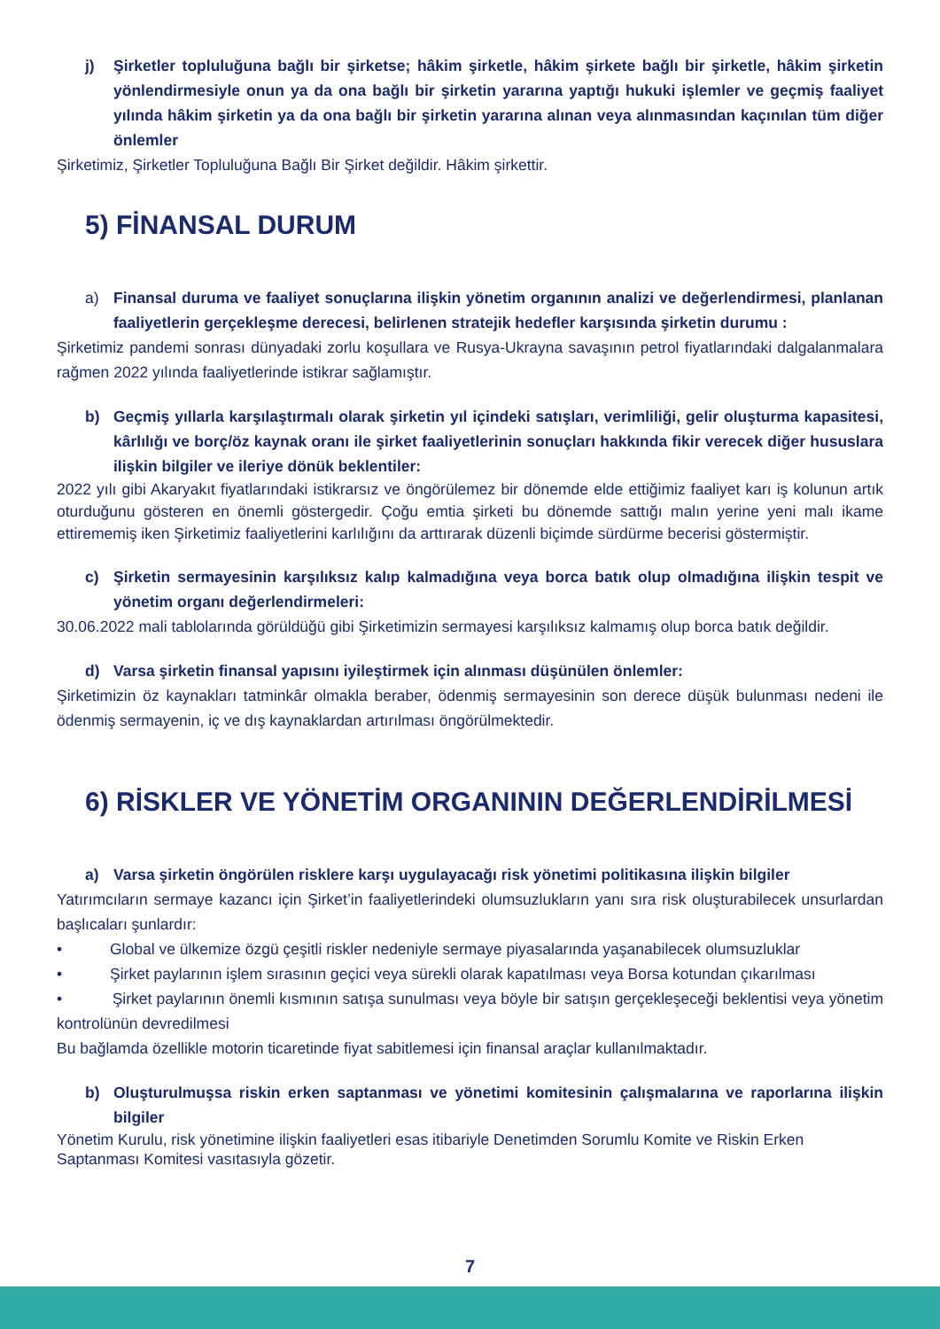j) Şirketler topluluğuna bağlı bir şirketse; hâkim şirketle, hâkim şirkete bağlı bir şirketle, hâkim şirketin yönlendirmesiyle onun ya da ona bağlı bir şirketin yararına yaptığı hukuki işlemler ve geçmiş faaliyet yılında hâkim şirketin ya da ona bağlı bir şirketin yararına alınan veya alınmasından kaçınılan tüm diğer önlemler
Şirketimiz, Şirketler Topluluğuna Bağlı Bir Şirket değildir. Hâkim şirkettir.
5) FİNANSAL DURUM
a) Finansal duruma ve faaliyet sonuçlarına ilişkin yönetim organının analizi ve değerlendirmesi, planlanan faaliyetlerin gerçekleşme derecesi, belirlenen stratejik hedefler karşısında şirketin durumu :
Şirketimiz pandemi sonrası dünyadaki zorlu koşullara ve Rusya-Ukrayna savaşının petrol fiyatlarındaki dalgalanmalara rağmen 2022 yılında faaliyetlerinde istikrar sağlamıştır.
b) Geçmiş yıllarla karşılaştırmalı olarak şirketin yıl içindeki satışları, verimliliği, gelir oluşturma kapasitesi, kârlılığı ve borç/öz kaynak oranı ile şirket faaliyetlerinin sonuçları hakkında fikir verecek diğer hususlara ilişkin bilgiler ve ileriye dönük beklentiler:
2022 yılı gibi Akaryakıt fiyatlarındaki istikrarsız ve öngörülemez bir dönemde elde ettiğimiz faaliyet karı iş kolunun artık oturduğunu gösteren en önemli göstergedir. Çoğu emtia şirketi bu dönemde sattığı malın yerine yeni malı ikame ettirememiş iken Şirketimiz faaliyetlerini karlılığını da arttırarak düzenli biçimde sürdürme becerisi göstermiştir.
c) Şirketin sermayesinin karşılıksız kalıp kalmadığına veya borca batık olup olmadığına ilişkin tespit ve yönetim organı değerlendirmeleri:
30.06.2022 mali tablolarında görüldüğü gibi Şirketimizin sermayesi karşılıksız kalmamış olup borca batık değildir.
d) Varsa şirketin finansal yapısını iyileştirmek için alınması düşünülen önlemler:
Şirketimizin öz kaynakları tatminkâr olmakla beraber, ödenmiş sermayesinin son derece düşük bulunması nedeni ile ödenmiş sermayenin, iç ve dış kaynaklardan artırılması öngörülmektedir.
6) RİSKLER VE YÖNETİM ORGANININ DEĞERLENDİRİLMESİ
a) Varsa şirketin öngörülen risklere karşı uygulayacağı risk yönetimi politikasına ilişkin bilgiler
Yatırımcıların sermaye kazancı için Şirket’in faaliyetlerindeki olumsuzlukların yanı sıra risk oluşturabilecek unsurlardan başlıcaları şunlardır:
• Global ve ülkemize özgü çeşitli riskler nedeniyle sermaye piyasalarında yaşanabilecek olumsuzluklar
• Şirket paylarının işlem sırasının geçici veya sürekli olarak kapatılması veya Borsa kotundan çıkarılması
• Şirket paylarının önemli kısmının satışa sunulması veya böyle bir satışın gerçekleşeceği beklentisi veya yönetim kontrolünün devredilmesi
Bu bağlamda özellikle motorin ticaretinde fiyat sabitlemesi için finansal araçlar kullanılmaktadır.
b) Oluşturulmuşsa riskin erken saptanması ve yönetimi komitesinin çalışmalarına ve raporlarına ilişkin bilgiler
Yönetim Kurulu, risk yönetimine ilişkin faaliyetleri esas itibariyle Denetimden Sorumlu Komite ve Riskin Erken
Saptanması Komitesi vasıtasıyla gözetir.
7